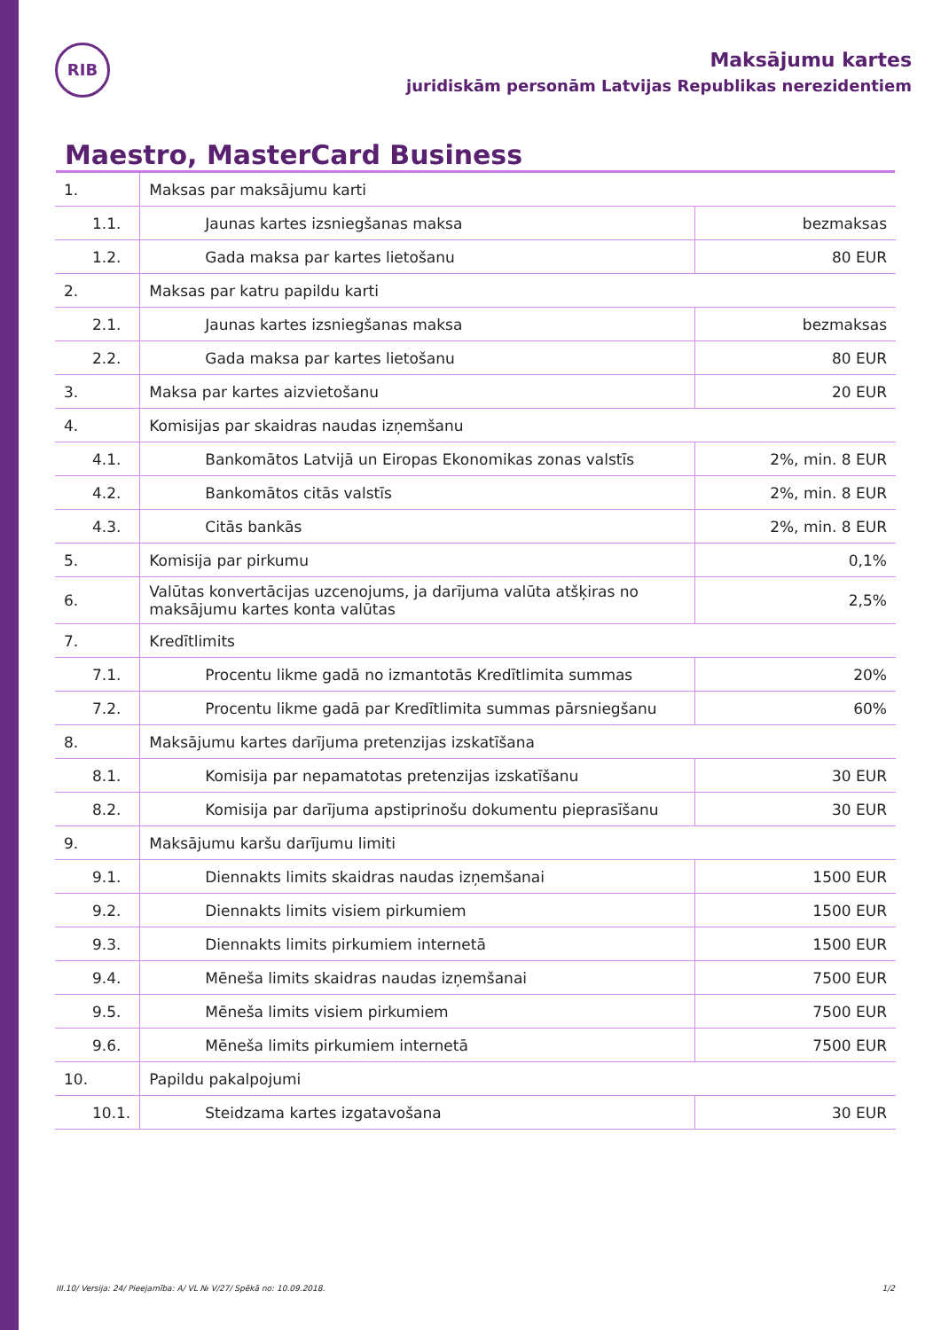RIB
Maksājumu kartes
juridiskām personām Latvijas Republikas nerezidentiem
Maestro, MasterCard Business
| 1. | Maksas par maksājumu karti | |
| 1.1. | Jaunas kartes izsniegšanas maksa | bezmaksas |
| 1.2. | Gada maksa par kartes lietošanu | 80 EUR |
| 2. | Maksas par katru papildu karti | |
| 2.1. | Jaunas kartes izsniegšanas maksa | bezmaksas |
| 2.2. | Gada maksa par kartes lietošanu | 80 EUR |
| 3. | Maksa par kartes aizvietošanu | 20 EUR |
| 4. | Komisijas par skaidras naudas izņemšanu | |
| 4.1. | Bankomātos Latvijā un Eiropas Ekonomikas zonas valstīs | 2%, min. 8 EUR |
| 4.2. | Bankomātos citās valstīs | 2%, min. 8 EUR |
| 4.3. | Citās bankās | 2%, min. 8 EUR |
| 5. | Komisija par pirkumu | 0,1% |
| 6. | Valūtas konvertācijas uzcenojums, ja darījuma valūta atšķiras no maksājumu kartes konta valūtas | 2,5% |
| 7. | Kredītlimits | |
| 7.1. | Procentu likme gadā no izmantotās Kredītlimita summas | 20% |
| 7.2. | Procentu likme gadā par Kredītlimita summas pārsniegšanu | 60% |
| 8. | Maksājumu kartes darījuma pretenzijas izskatīšana | |
| 8.1. | Komisija par nepamatotas pretenzijas izskatīšanu | 30 EUR |
| 8.2. | Komisija par darījuma apstiprinošu dokumentu pieprasīšanu | 30 EUR |
| 9. | Maksājumu karšu darījumu limiti | |
| 9.1. | Diennakts limits skaidras naudas izņemšanai | 1500 EUR |
| 9.2. | Diennakts limits visiem pirkumiem | 1500 EUR |
| 9.3. | Diennakts limits pirkumiem internetā | 1500 EUR |
| 9.4. | Mēneša limits skaidras naudas izņemšanai | 7500 EUR |
| 9.5. | Mēneša limits visiem pirkumiem | 7500 EUR |
| 9.6. | Mēneša limits pirkumiem internetā | 7500 EUR |
| 10. | Papildu pakalpojumi | |
| 10.1. | Steidzama kartes izgatavošana | 30 EUR |
III.10/ Versija: 24/ Pieejamība: A/ VL № V/27/ Spēkā no: 10.09.2018. 1/2